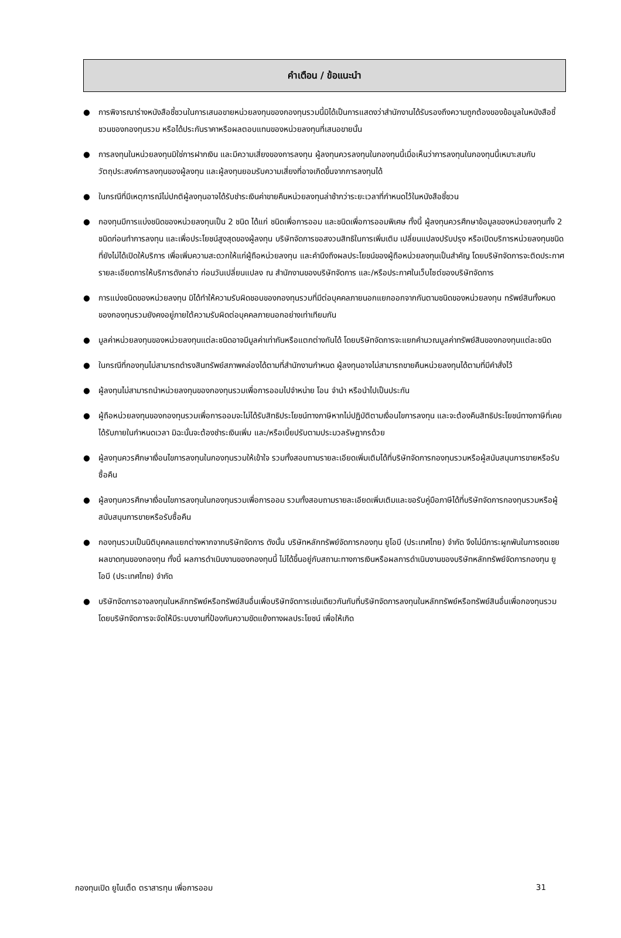คำเตือน / ข้อแนะนำ
● การพิจารณาร่างหนังสือชี้ชวนในการเสนอขายหน่วยลงทุนของกองทุนรวมนี้มิได้เป็นการแสดงว่าสำนักงานได้รับรองถึงความถูกต้องของข้อมูลในหนังสือชี้ชวนของกองทุนรวม หรือได้ประกันราคาหรือผลตอบแทนของหน่วยลงทุนที่เสนอขายนั้น
● การลงทุนในหน่วยลงทุนมิใช่การฝากเงิน และมีความเสี่ยงของการลงทุน ผู้ลงทุนควรลงทุนในกองทุนนี้เมื่อเห็นว่าการลงทุนในกองทุนนี้เหมาะสมกับวัตถุประสงค์การลงทุนของผู้ลงทุน และผู้ลงทุนยอมรับความเสี่ยงที่อาจเกิดขึ้นจากการลงทุนได้
● ในกรณีที่มีเหตุการณ์ไม่ปกติผู้ลงทุนอาจได้รับชำระเงินค่าขายคืนหน่วยลงทุนล่าช้ากว่าระยะเวลาที่กำหนดไว้ในหนังสือชี้ชวน
● กองทุนมีการแบ่งชนิดของหน่วยลงทุนเป็น 2 ชนิด ได้แก่ ชนิดเพื่อการออม และชนิดเพื่อการออมพิเศษ ทั้งนี้ ผู้ลงทุนควรศึกษาข้อมูลของหน่วยลงทุนทั้ง 2 ชนิดก่อนทำการลงทุน และเพื่อประโยชน์สูงสุดของผู้ลงทุน บริษัทจัดการขอสงวนสิทธิในการเพิ่มเติม เปลี่ยนแปลงปรับปรุง หรือเปิดบริการหน่วยลงทุนชนิดที่ยังไม่ได้เปิดให้บริการ เพื่อเพิ่มความสะดวกให้แก่ผู้ถือหน่วยลงทุน และคำนึงถึงผลประโยชน์ของผู้ถือหน่วยลงทุนเป็นสำคัญ โดยบริษัทจัดการจะติดประกาศรายละเอียดการให้บริการดังกล่าว ก่อนวันเปลี่ยนแปลง ณ สำนักงานของบริษัทจัดการ และ/หรือประกาศในเว็บไซต์ของบริษัทจัดการ
● การแบ่งชนิดของหน่วยลงทุน มิได้ทำให้ความรับผิดชอบของกองทุนรวมที่มีต่อบุคคลภายนอกแยกออกจากกันตามชนิดของหน่วยลงทุน ทรัพย์สินทั้งหมดของกองทุนรวมยังคงอยู่ภายใต้ความรับผิดต่อบุคคลภายนอกอย่างเท่าเทียมกัน
● มูลค่าหน่วยลงทุนของหน่วยลงทุนแต่ละชนิดอาจมีมูลค่าเท่ากันหรือแตกต่างกันได้ โดยบริษัทจัดการจะแยกคำนวณมูลค่าทรัพย์สินของกองทุนแต่ละชนิด
● ในกรณีที่กองทุนไม่สามารถดำรงสินทรัพย์สภาพคล่องได้ตามที่สำนักงานกำหนด ผู้ลงทุนอาจไม่สามารถขายคืนหน่วยลงทุนได้ตามที่มีคำสั่งไว้
● ผู้ลงทุนไม่สามารถนำหน่วยลงทุนของกองทุนรวมเพื่อการออมไปจำหน่าย โอน จำนำ หรือนำไปเป็นประกัน
● ผู้ถือหน่วยลงทุนของกองทุนรวมเพื่อการออมจะไม่ได้รับสิทธิประโยชน์ทางภาษีหากไม่ปฏิบัติตามเงื่อนไขการลงทุน และจะต้องคืนสิทธิประโยชน์ทางภาษีที่เคยได้รับภายในกำหนดเวลา มิฉะนั้นจะต้องชำระเงินเพิ่ม และ/หรือเบี้ยปรับตามประมวลรัษฎากรด้วย
● ผู้ลงทุนควรศึกษาเงื่อนไขการลงทุนในกองทุนรวมให้เข้าใจ รวมทั้งสอบถามรายละเอียดเพิ่มเติมได้ที่บริษัทจัดการกองทุนรวมหรือผู้สนับสนุนการขายหรือรับซื้อคืน
● ผู้ลงทุนควรศึกษาเงื่อนไขการลงทุนในกองทุนรวมเพื่อการออม รวมทั้งสอบถามรายละเอียดเพิ่มเติมและขอรับคู่มือภาษีได้ที่บริษัทจัดการกองทุนรวมหรือผู้สนับสนุนการขายหรือรับซื้อคืน
● กองทุนรวมเป็นนิติบุคคลแยกต่างหากจากบริษัทจัดการ ดังนั้น บริษัทหลักทรัพย์จัดการกองทุน ยูโอบี (ประเทศไทย) จำกัด จึงไม่มีภาระผูกพันในการชดเชยผลขาดทุนของกองทุน ทั้งนี้ ผลการดำเนินงานของกองทุนนี้ ไม่ได้ขึ้นอยู่กับสถานะทางการเงินหรือผลการดำเนินงานของบริษัทหลักทรัพย์จัดการกองทุน ยูโอบี (ประเทศไทย) จำกัด
● บริษัทจัดการอาจลงทุนในหลักทรัพย์หรือทรัพย์สินอื่นเพื่อบริษัทจัดการเช่นเดียวกันกับที่บริษัทจัดการลงทุนในหลักทรัพย์หรือทรัพย์สินอื่นเพื่อกองทุนรวม โดยบริษัทจัดการจะจัดให้มีระบบงานที่ป้องกันความขัดแย้งทางผลประโยชน์ เพื่อให้เกิด
กองทุนเปิด ยูไนเต็ด ตราสารทุน เพื่อการออม 31